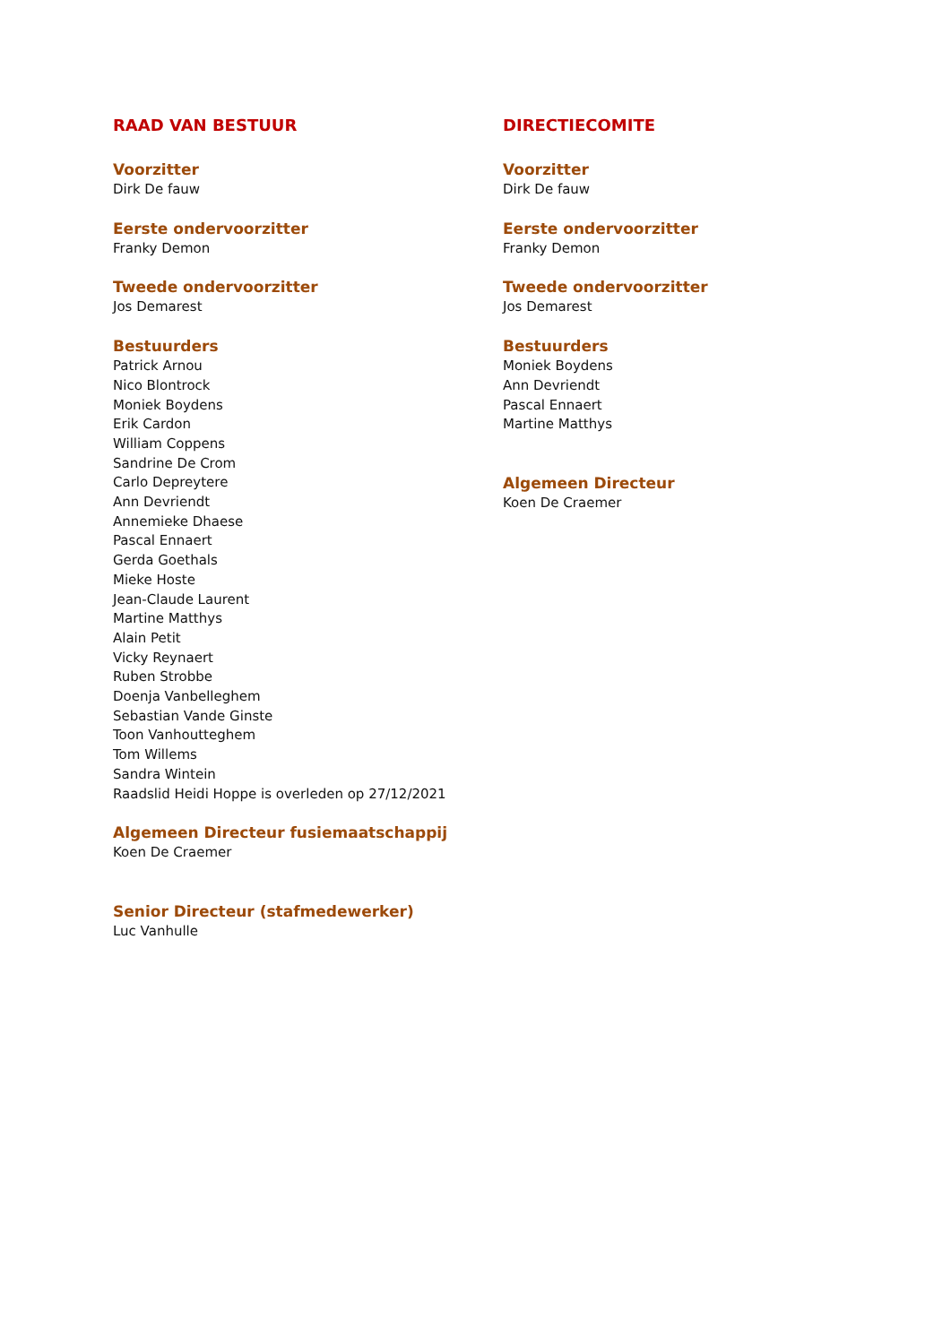RAAD VAN BESTUUR
Voorzitter
Dirk De fauw
Eerste ondervoorzitter
Franky Demon
Tweede ondervoorzitter
Jos Demarest
Bestuurders
Patrick Arnou
Nico Blontrock
Moniek Boydens
Erik Cardon
William Coppens
Sandrine De Crom
Carlo Depreytere
Ann Devriendt
Annemieke Dhaese
Pascal Ennaert
Gerda Goethals
Mieke Hoste
Jean-Claude Laurent
Martine Matthys
Alain Petit
Vicky Reynaert
Ruben Strobbe
Doenja Vanbelleghem
Sebastian Vande Ginste
Toon Vanhoutteghem
Tom Willems
Sandra Wintein
Raadslid Heidi Hoppe is overleden op 27/12/2021
Algemeen Directeur fusiemaatschappij
Koen De Craemer
Senior Directeur (stafmedewerker)
Luc Vanhulle
DIRECTIECOMITE
Voorzitter
Dirk De fauw
Eerste ondervoorzitter
Franky Demon
Tweede ondervoorzitter
Jos Demarest
Bestuurders
Moniek Boydens
Ann Devriendt
Pascal Ennaert
Martine Matthys
Algemeen Directeur
Koen De Craemer